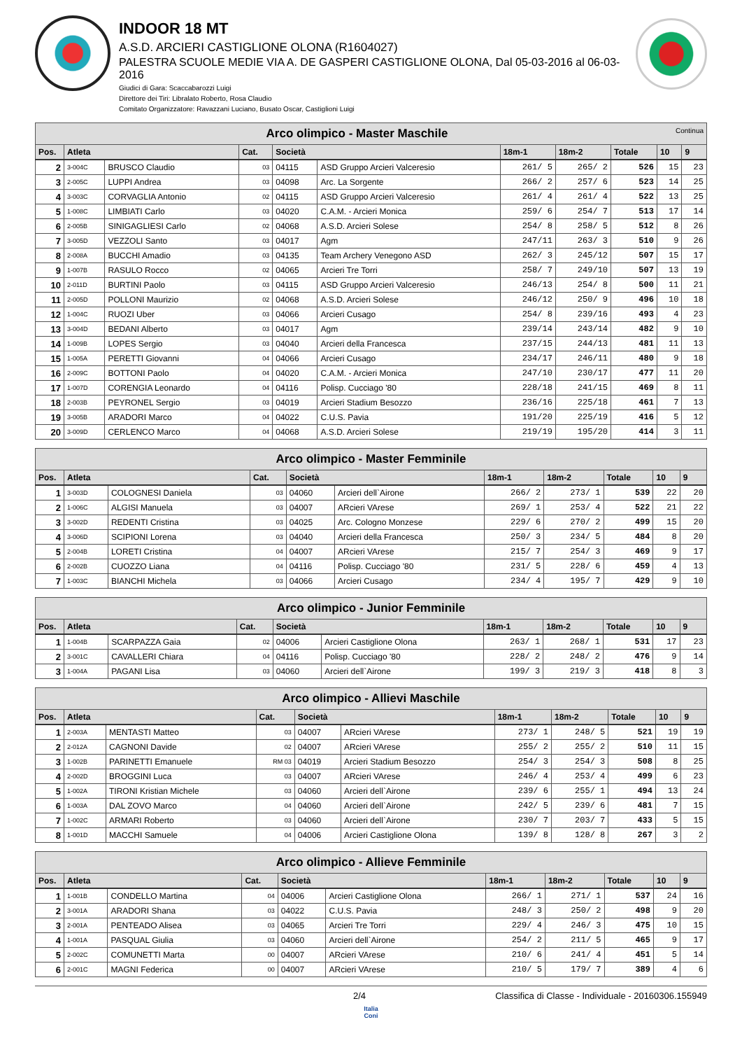INDOOR 18 MT
A.S.D. ARCIERI CASTIGLIONE OLONA (R1604027)
PALESTRA SCUOLE MEDIE VIA A. DE GASPERI CASTIGLIONE OLONA, Dal 05-03-2016 al 06-03-2016
Giudici di Gara: Scaccabarozzi Luigi
Direttore dei Tiri: Libralato Roberto, Rosa Claudio
Comitato Organizzatore: Ravazzani Luciano, Busato Oscar, Castiglioni Luigi
| Arco olimpico - Master Maschile Continua | | | | | | | | | | |
| --- | --- | --- | --- | --- | --- | --- | --- | --- | --- | --- |
| Pos. | Atleta | | Cat. | Società | | 18m-1 | 18m-2 | Totale | 10 | 9 |
| 2 | 3-004C | BRUSCO Claudio | 03 | 04115 | ASD Gruppo Arcieri Valceresio | 261/ 5 | 265/ 2 | 526 | 15 | 23 |
| 3 | 2-005C | LUPPI Andrea | 03 | 04098 | Arc. La Sorgente | 266/ 2 | 257/ 6 | 523 | 14 | 25 |
| 4 | 3-003C | CORVAGLIA Antonio | 02 | 04115 | ASD Gruppo Arcieri Valceresio | 261/ 4 | 261/ 4 | 522 | 13 | 25 |
| 5 | 1-008C | LIMBIATI Carlo | 03 | 04020 | C.A.M. - Arcieri Monica | 259/ 6 | 254/ 7 | 513 | 17 | 14 |
| 6 | 2-005B | SINIGAGLIESI Carlo | 02 | 04068 | A.S.D. Arcieri Solese | 254/ 8 | 258/ 5 | 512 | 8 | 26 |
| 7 | 3-005D | VEZZOLI Santo | 03 | 04017 | Agm | 247/11 | 263/ 3 | 510 | 9 | 26 |
| 8 | 2-008A | BUCCHI Amadio | 03 | 04135 | Team Archery Venegono ASD | 262/ 3 | 245/12 | 507 | 15 | 17 |
| 9 | 1-007B | RASULO Rocco | 02 | 04065 | Arcieri Tre Torri | 258/ 7 | 249/10 | 507 | 13 | 19 |
| 10 | 2-011D | BURTINI Paolo | 03 | 04115 | ASD Gruppo Arcieri Valceresio | 246/13 | 254/ 8 | 500 | 11 | 21 |
| 11 | 2-005D | POLLONI Maurizio | 02 | 04068 | A.S.D. Arcieri Solese | 246/12 | 250/ 9 | 496 | 10 | 18 |
| 12 | 1-004C | RUOZI Uber | 03 | 04066 | Arcieri Cusago | 254/ 8 | 239/16 | 493 | 4 | 23 |
| 13 | 3-004D | BEDANI Alberto | 03 | 04017 | Agm | 239/14 | 243/14 | 482 | 9 | 10 |
| 14 | 1-009B | LOPES Sergio | 03 | 04040 | Arcieri della Francesca | 237/15 | 244/13 | 481 | 11 | 13 |
| 15 | 1-005A | PERETTI Giovanni | 04 | 04066 | Arcieri Cusago | 234/17 | 246/11 | 480 | 9 | 18 |
| 16 | 2-009C | BOTTONI Paolo | 04 | 04020 | C.A.M. - Arcieri Monica | 247/10 | 230/17 | 477 | 11 | 20 |
| 17 | 1-007D | CORENGIA Leonardo | 04 | 04116 | Polisp. Cucciago '80 | 228/18 | 241/15 | 469 | 8 | 11 |
| 18 | 2-003B | PEYRONEL Sergio | 03 | 04019 | Arcieri Stadium Besozzo | 236/16 | 225/18 | 461 | 7 | 13 |
| 19 | 3-005B | ARADORI Marco | 04 | 04022 | C.U.S. Pavia | 191/20 | 225/19 | 416 | 5 | 12 |
| 20 | 3-009D | CERLENCO Marco | 04 | 04068 | A.S.D. Arcieri Solese | 219/19 | 195/20 | 414 | 3 | 11 |
| Arco olimpico - Master Femminile | | | | | | | | | | |
| --- | --- | --- | --- | --- | --- | --- | --- | --- | --- | --- |
| Pos. | Atleta | | Cat. | Società | | 18m-1 | 18m-2 | Totale | 10 | 9 |
| 1 | 3-003D | COLOGNESI Daniela | 03 | 04060 | Arcieri dell`Airone | 266/ 2 | 273/ 1 | 539 | 22 | 20 |
| 2 | 1-006C | ALGISI Manuela | 03 | 04007 | ARcieri VArese | 269/ 1 | 253/ 4 | 522 | 21 | 22 |
| 3 | 3-002D | REDENTI Cristina | 03 | 04025 | Arc. Cologno Monzese | 229/ 6 | 270/ 2 | 499 | 15 | 20 |
| 4 | 3-006D | SCIPIONI Lorena | 03 | 04040 | Arcieri della Francesca | 250/ 3 | 234/ 5 | 484 | 8 | 20 |
| 5 | 2-004B | LORETI Cristina | 04 | 04007 | ARcieri VArese | 215/ 7 | 254/ 3 | 469 | 9 | 17 |
| 6 | 2-002B | CUOZZO Liana | 04 | 04116 | Polisp. Cucciago '80 | 231/ 5 | 228/ 6 | 459 | 4 | 13 |
| 7 | 1-003C | BIANCHI Michela | 03 | 04066 | Arcieri Cusago | 234/ 4 | 195/ 7 | 429 | 9 | 10 |
| Arco olimpico - Junior Femminile | | | | | | | | | | |
| --- | --- | --- | --- | --- | --- | --- | --- | --- | --- | --- |
| Pos. | Atleta | | Cat. | Società | | 18m-1 | 18m-2 | Totale | 10 | 9 |
| 1 | 1-004B | SCARPAZZA Gaia | 02 | 04006 | Arcieri Castiglione Olona | 263/ 1 | 268/ 1 | 531 | 17 | 23 |
| 2 | 3-001C | CAVALLERI Chiara | 04 | 04116 | Polisp. Cucciago '80 | 228/ 2 | 248/ 2 | 476 | 9 | 14 |
| 3 | 1-004A | PAGANI Lisa | 03 | 04060 | Arcieri dell`Airone | 199/ 3 | 219/ 3 | 418 | 8 | 3 |
| Arco olimpico - Allievi Maschile | | | | | | | | | | |
| --- | --- | --- | --- | --- | --- | --- | --- | --- | --- | --- |
| Pos. | Atleta | | Cat. | Società | | 18m-1 | 18m-2 | Totale | 10 | 9 |
| 1 | 2-003A | MENTASTI Matteo | 03 | 04007 | ARcieri VArese | 273/ 1 | 248/ 5 | 521 | 19 | 19 |
| 2 | 2-012A | CAGNONI Davide | 02 | 04007 | ARcieri VArese | 255/ 2 | 255/ 2 | 510 | 11 | 15 |
| 3 | 1-002B | PARINETTI Emanuele | RM 03 | 04019 | Arcieri Stadium Besozzo | 254/ 3 | 254/ 3 | 508 | 8 | 25 |
| 4 | 2-002D | BROGGINI Luca | 03 | 04007 | ARcieri VArese | 246/ 4 | 253/ 4 | 499 | 6 | 23 |
| 5 | 1-002A | TIRONI Kristian Michele | 03 | 04060 | Arcieri dell`Airone | 239/ 6 | 255/ 1 | 494 | 13 | 24 |
| 6 | 1-003A | DAL ZOVO Marco | 04 | 04060 | Arcieri dell`Airone | 242/ 5 | 239/ 6 | 481 | 7 | 15 |
| 7 | 1-002C | ARMARI Roberto | 03 | 04060 | Arcieri dell`Airone | 230/ 7 | 203/ 7 | 433 | 5 | 15 |
| 8 | 1-001D | MACCHI Samuele | 04 | 04006 | Arcieri Castiglione Olona | 139/ 8 | 128/ 8 | 267 | 3 | 2 |
| Arco olimpico - Allieve Femminile | | | | | | | | | | |
| --- | --- | --- | --- | --- | --- | --- | --- | --- | --- | --- |
| Pos. | Atleta | | Cat. | Società | | 18m-1 | 18m-2 | Totale | 10 | 9 |
| 1 | 1-001B | CONDELLO Martina | 04 | 04006 | Arcieri Castiglione Olona | 266/ 1 | 271/ 1 | 537 | 24 | 16 |
| 2 | 3-001A | ARADORI Shana | 03 | 04022 | C.U.S. Pavia | 248/ 3 | 250/ 2 | 498 | 9 | 20 |
| 3 | 2-001A | PENTEADO Alisea | 03 | 04065 | Arcieri Tre Torri | 229/ 4 | 246/ 3 | 475 | 10 | 15 |
| 4 | 1-001A | PASQUAL Giulia | 03 | 04060 | Arcieri dell`Airone | 254/ 2 | 211/ 5 | 465 | 9 | 17 |
| 5 | 2-002C | COMUNETTI Marta | 00 | 04007 | ARcieri VArese | 210/ 6 | 241/ 4 | 451 | 5 | 14 |
| 6 | 2-001C | MAGNI Federica | 00 | 04007 | ARcieri VArese | 210/ 5 | 179/ 7 | 389 | 4 | 6 |
2/4 Classifica di Classe - Individuale - 20160306.155949
Italia
Coni